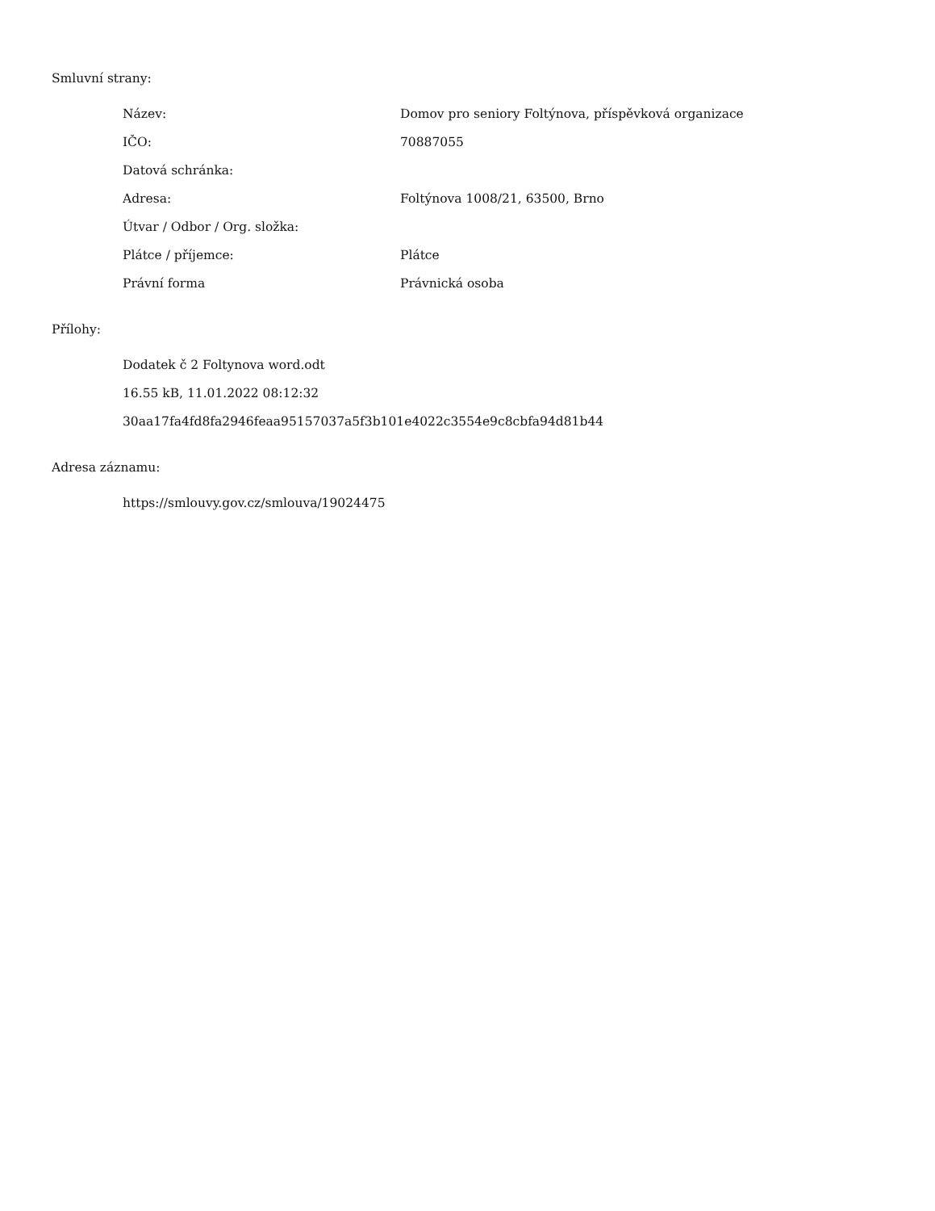Smluvní strany:
| Název: | Domov pro seniory Foltýnova, příspěvková organizace |
| IČO: | 70887055 |
| Datová schránka: | |
| Adresa: | Foltýnova 1008/21, 63500, Brno |
| Útvar / Odbor / Org. složka: | |
| Plátce / příjemce: | Plátce |
| Právní forma | Právnická osoba |
Přílohy:
Dodatek č 2 Foltynova word.odt
16.55 kB, 11.01.2022 08:12:32
30aa17fa4fd8fa2946feaa95157037a5f3b101e4022c3554e9c8cbfa94d81b44
Adresa záznamu:
https://smlouvy.gov.cz/smlouva/19024475